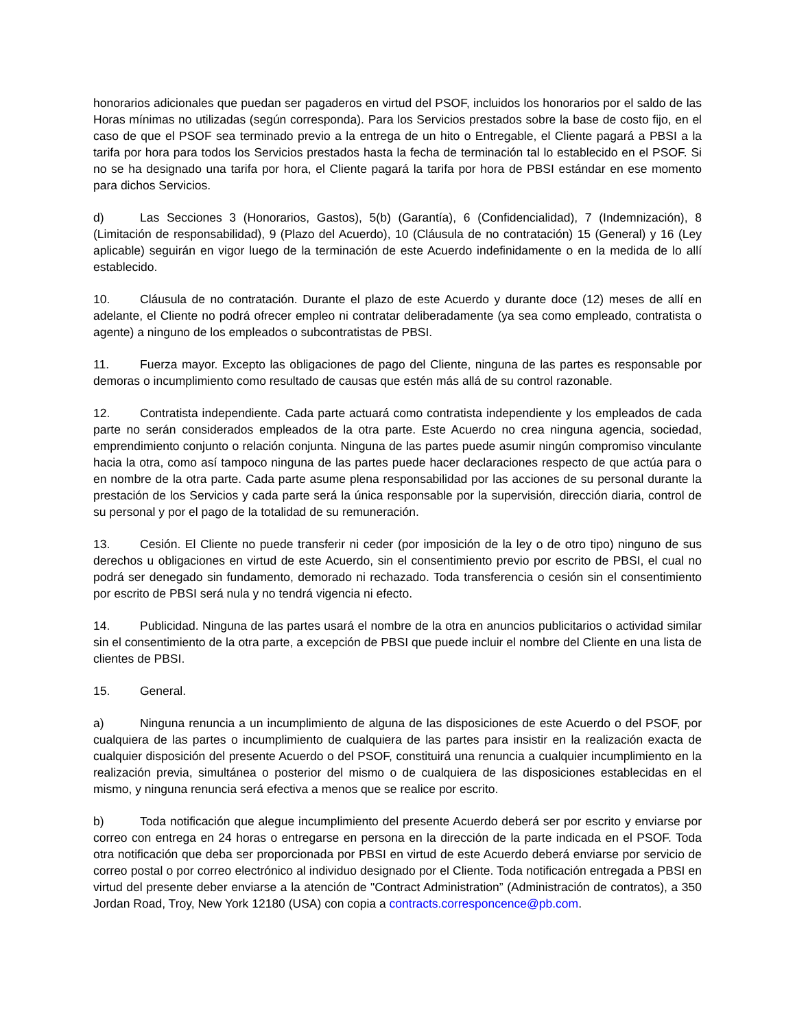honorarios adicionales que puedan ser pagaderos en virtud del PSOF, incluidos los honorarios por el saldo de las Horas mínimas no utilizadas (según corresponda). Para los Servicios prestados sobre la base de costo fijo, en el caso de que el PSOF sea terminado previo a la entrega de un hito o Entregable, el Cliente pagará a PBSI a la tarifa por hora para todos los Servicios prestados hasta la fecha de terminación tal lo establecido en el PSOF. Si no se ha designado una tarifa por hora, el Cliente pagará la tarifa por hora de PBSI estándar en ese momento para dichos Servicios.
d) Las Secciones 3 (Honorarios, Gastos), 5(b) (Garantía), 6 (Confidencialidad), 7 (Indemnización), 8 (Limitación de responsabilidad), 9 (Plazo del Acuerdo), 10 (Cláusula de no contratación) 15 (General) y 16 (Ley aplicable) seguirán en vigor luego de la terminación de este Acuerdo indefinidamente o en la medida de lo allí establecido.
10. Cláusula de no contratación. Durante el plazo de este Acuerdo y durante doce (12) meses de allí en adelante, el Cliente no podrá ofrecer empleo ni contratar deliberadamente (ya sea como empleado, contratista o agente) a ninguno de los empleados o subcontratistas de PBSI.
11. Fuerza mayor. Excepto las obligaciones de pago del Cliente, ninguna de las partes es responsable por demoras o incumplimiento como resultado de causas que estén más allá de su control razonable.
12. Contratista independiente. Cada parte actuará como contratista independiente y los empleados de cada parte no serán considerados empleados de la otra parte. Este Acuerdo no crea ninguna agencia, sociedad, emprendimiento conjunto o relación conjunta. Ninguna de las partes puede asumir ningún compromiso vinculante hacia la otra, como así tampoco ninguna de las partes puede hacer declaraciones respecto de que actúa para o en nombre de la otra parte. Cada parte asume plena responsabilidad por las acciones de su personal durante la prestación de los Servicios y cada parte será la única responsable por la supervisión, dirección diaria, control de su personal y por el pago de la totalidad de su remuneración.
13. Cesión. El Cliente no puede transferir ni ceder (por imposición de la ley o de otro tipo) ninguno de sus derechos u obligaciones en virtud de este Acuerdo, sin el consentimiento previo por escrito de PBSI, el cual no podrá ser denegado sin fundamento, demorado ni rechazado. Toda transferencia o cesión sin el consentimiento por escrito de PBSI será nula y no tendrá vigencia ni efecto.
14. Publicidad. Ninguna de las partes usará el nombre de la otra en anuncios publicitarios o actividad similar sin el consentimiento de la otra parte, a excepción de PBSI que puede incluir el nombre del Cliente en una lista de clientes de PBSI.
15. General.
a) Ninguna renuncia a un incumplimiento de alguna de las disposiciones de este Acuerdo o del PSOF, por cualquiera de las partes o incumplimiento de cualquiera de las partes para insistir en la realización exacta de cualquier disposición del presente Acuerdo o del PSOF, constituirá una renuncia a cualquier incumplimiento en la realización previa, simultánea o posterior del mismo o de cualquiera de las disposiciones establecidas en el mismo, y ninguna renuncia será efectiva a menos que se realice por escrito.
b) Toda notificación que alegue incumplimiento del presente Acuerdo deberá ser por escrito y enviarse por correo con entrega en 24 horas o entregarse en persona en la dirección de la parte indicada en el PSOF. Toda otra notificación que deba ser proporcionada por PBSI en virtud de este Acuerdo deberá enviarse por servicio de correo postal o por correo electrónico al individuo designado por el Cliente. Toda notificación entregada a PBSI en virtud del presente deber enviarse a la atención de "Contract Administration” (Administración de contratos), a 350 Jordan Road, Troy, New York 12180 (USA) con copia a contracts.corresponcence@pb.com.